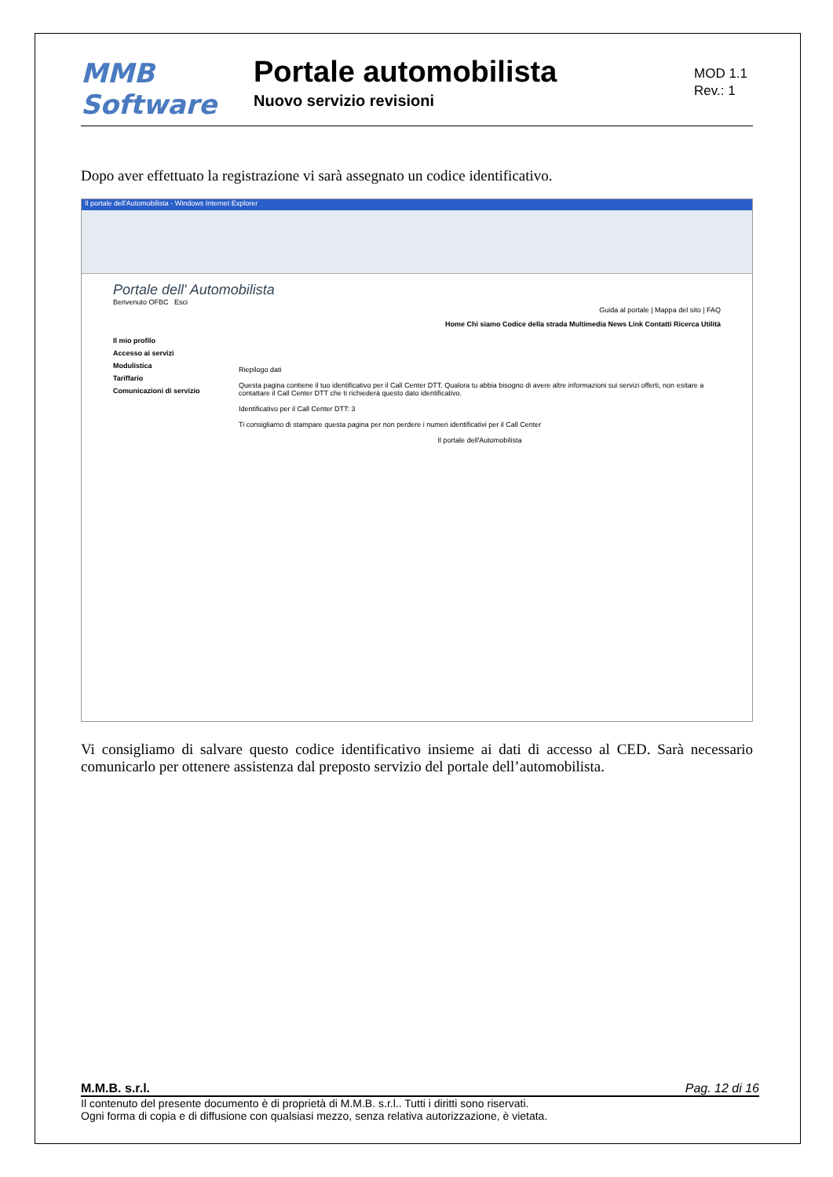MMB Software
Portale automobilista
Nuovo servizio revisioni
MOD 1.1
Rev.: 1
Dopo aver effettuato la registrazione vi sarà assegnato un codice identificativo.
Il portale dell'Automobilista - Windows Internet Explorer
Portale dell' Automobilista
Benvenuto OFBC Esci
Guida al portale | Mappa del sito | FAQ
Home Chi siamo Codice della strada Multimedia News Link Contatti Ricerca Utilità
Il mio profilo
Accesso ai servizi
Modulistica
Tariffario
Comunicazioni di servizio
Riepilogo dati
Questa pagina contiene il tuo identificativo per il Call Center DTT. Qualora tu abbia bisogno di avere altre informazioni sui servizi offerti, non esitare a contattare il Call Center DTT che ti richiederà questo dato identificativo.
Identificativo per il Call Center DTT: 3
Ti consigliamo di stampare questa pagina per non perdere i numeri identificativi per il Call Center
Il portale dell'Automobilista
Vi consigliamo di salvare questo codice identificativo insieme ai dati di accesso al CED. Sarà necessario comunicarlo per ottenere assistenza dal preposto servizio del portale dell’automobilista.
M.M.B. s.r.l. Pag. 12 di 16
Il contenuto del presente documento è di proprietà di M.M.B. s.r.l.. Tutti i diritti sono riservati.
Ogni forma di copia e di diffusione con qualsiasi mezzo, senza relativa autorizzazione, è vietata.